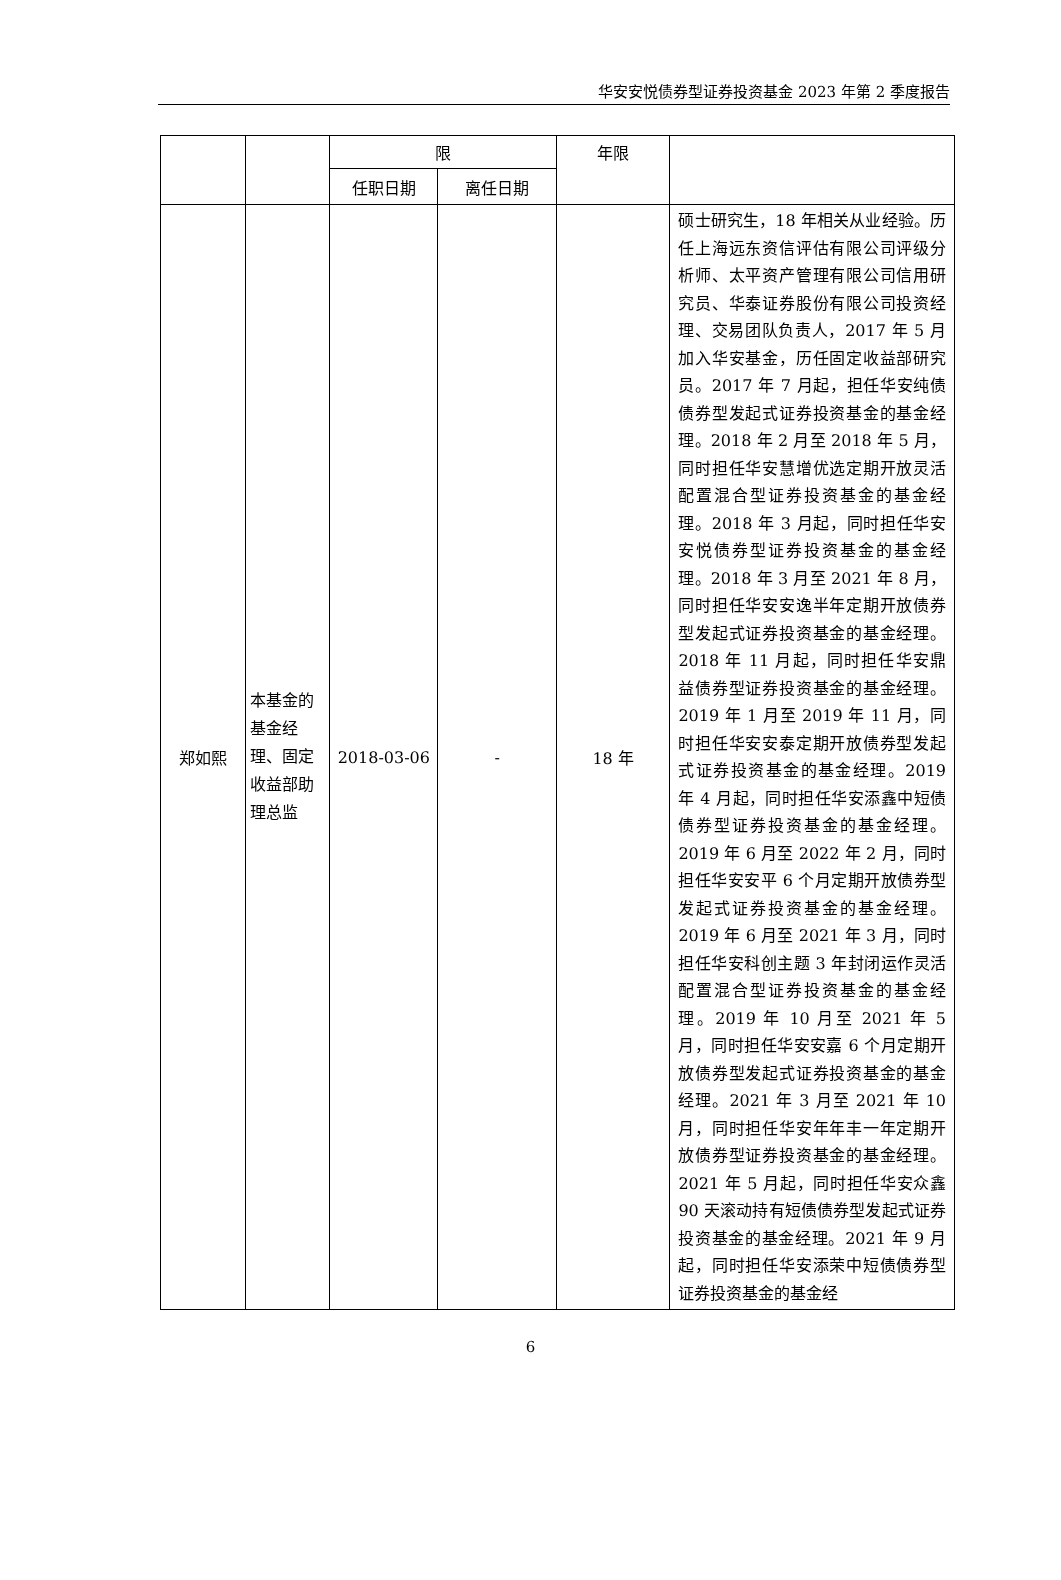华安安悦债券型证券投资基金 2023 年第 2 季度报告
| | | 限 | | 年限 | |
| | | 任职日期 | 离任日期 | | |
| 郑如熙 | 本基金的基金经理、固定收益部助理总监 | 2018-03-06 | - | 18 年 | 硕士研究生，18 年相关从业经验。历任上海远东资信评估有限公司评级分析师、太平资产管理有限公司信用研究员、华泰证券股份有限公司投资经理、交易团队负责人，2017 年 5 月加入华安基金，历任固定收益部研究员。2017 年 7 月起，担任华安纯债债券型发起式证券投资基金的基金经理。2018 年 2 月至 2018 年 5 月，同时担任华安慧增优选定期开放灵活配置混合型证券投资基金的基金经理。2018 年 3 月起，同时担任华安安悦债券型证券投资基金的基金经理。2018 年 3 月至 2021 年 8 月，同时担任华安安逸半年定期开放债券型发起式证券投资基金的基金经理。2018 年 11 月起，同时担任华安鼎益债券型证券投资基金的基金经理。2019 年 1 月至 2019 年 11 月，同时担任华安安泰定期开放债券型发起式证券投资基金的基金经理。2019 年 4 月起，同时担任华安添鑫中短债债券型证券投资基金的基金经理。2019 年 6 月至 2022 年 2 月，同时担任华安安平 6 个月定期开放债券型发起式证券投资基金的基金经理。2019 年 6 月至 2021 年 3 月，同时担任华安科创主题 3 年封闭运作灵活配置混合型证券投资基金的基金经理。2019 年 10 月至 2021 年 5 月，同时担任华安安嘉 6 个月定期开放债券型发起式证券投资基金的基金经理。2021 年 3 月至 2021 年 10 月，同时担任华安年年丰一年定期开放债券型证券投资基金的基金经理。2021 年 5 月起，同时担任华安众鑫 90 天滚动持有短债债券型发起式证券投资基金的基金经理。2021 年 9 月起，同时担任华安添荣中短债债券型证券投资基金的基金经 |
6